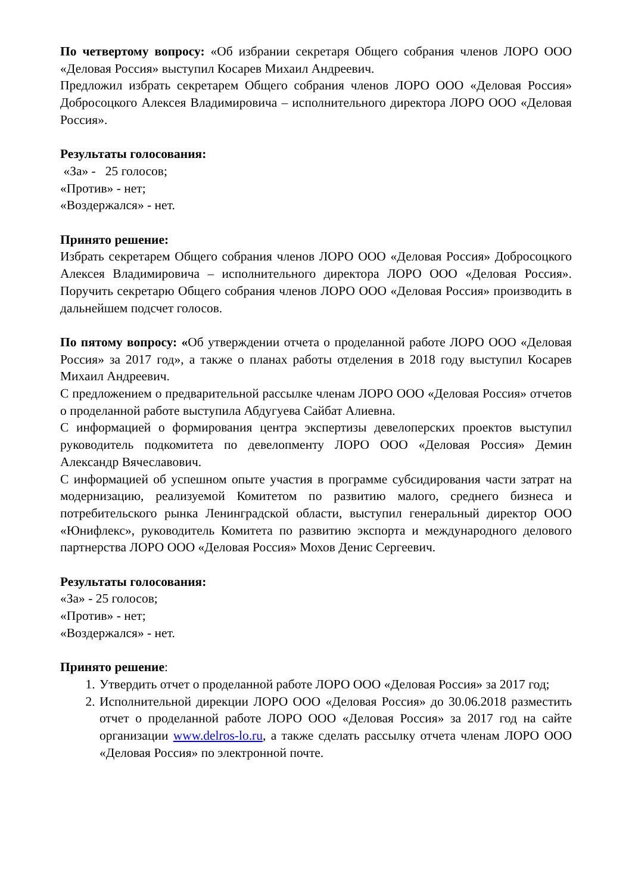По четвертому вопросу: «Об избрании секретаря Общего собрания членов ЛОРО ООО «Деловая Россия» выступил Косарев Михаил Андреевич.
Предложил избрать секретарем Общего собрания членов ЛОРО ООО «Деловая Россия» Добросоцкого Алексея Владимировича – исполнительного директора ЛОРО ООО «Деловая Россия».
Результаты голосования:
«За» - 25 голосов;
«Против» - нет;
«Воздержался» - нет.
Принято решение:
Избрать секретарем Общего собрания членов ЛОРО ООО «Деловая Россия» Добросоцкого Алексея Владимировича – исполнительного директора ЛОРО ООО «Деловая Россия». Поручить секретарю Общего собрания членов ЛОРО ООО «Деловая Россия» производить в дальнейшем подсчет голосов.
По пятому вопросу: «Об утверждении отчета о проделанной работе ЛОРО ООО «Деловая Россия» за 2017 год», а также о планах работы отделения в 2018 году выступил Косарев Михаил Андреевич.
С предложением о предварительной рассылке членам ЛОРО ООО «Деловая Россия» отчетов о проделанной работе выступила Абдугуева Сайбат Алиевна.
С информацией о формирования центра экспертизы девелоперских проектов выступил руководитель подкомитета по девелопменту ЛОРО ООО «Деловая Россия» Демин Александр Вячеславович.
С информацией об успешном опыте участия в программе субсидирования части затрат на модернизацию, реализуемой Комитетом по развитию малого, среднего бизнеса и потребительского рынка Ленинградской области, выступил генеральный директор ООО «Юнифлекс», руководитель Комитета по развитию экспорта и международного делового партнерства ЛОРО ООО «Деловая Россия» Мохов Денис Сергеевич.
Результаты голосования:
«За» - 25 голосов;
«Против» - нет;
«Воздержался» - нет.
Принято решение:
1. Утвердить отчет о проделанной работе ЛОРО ООО «Деловая Россия» за 2017 год;
2. Исполнительной дирекции ЛОРО ООО «Деловая Россия» до 30.06.2018 разместить отчет о проделанной работе ЛОРО ООО «Деловая Россия» за 2017 год на сайте организации www.delros-lo.ru, а также сделать рассылку отчета членам ЛОРО ООО «Деловая Россия» по электронной почте.